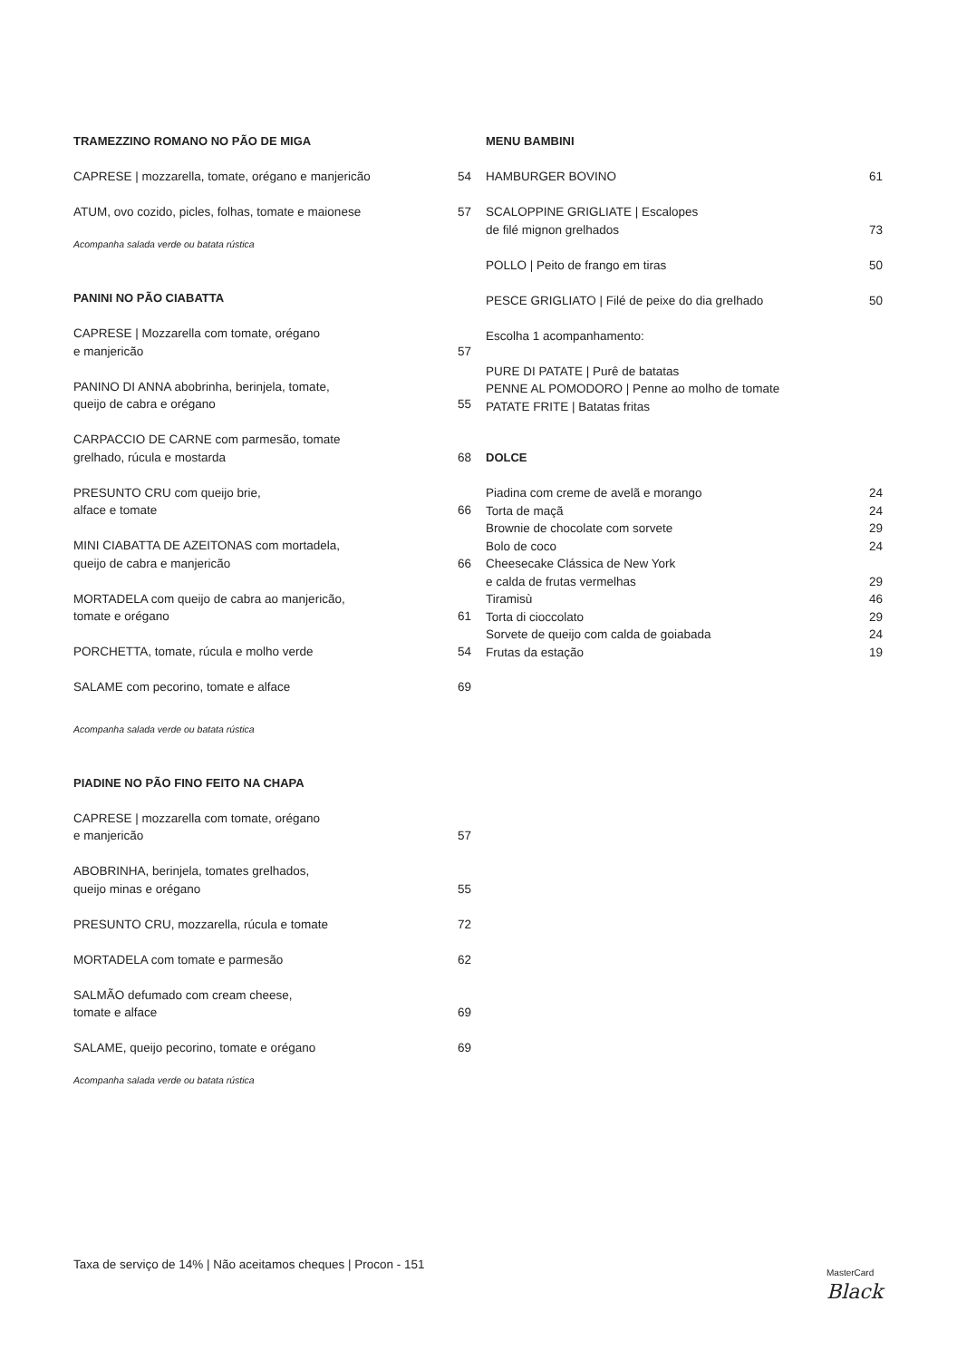TRAMEZZINO ROMANO NO PÃO DE MIGA
CAPRESE | mozzarella, tomate, orégano e manjericão 54
ATUM, ovo cozido, picles, folhas, tomate e maionese 57
Acompanha salada verde ou batata rústica
PANINI NO PÃO CIABATTA
CAPRESE | Mozzarella com tomate, orégano
e manjericão 57
PANINO DI ANNA abobrinha, berinjela, tomate,
queijo de cabra e orégano 55
CARPACCIO DE CARNE com parmesão, tomate
grelhado, rúcula e mostarda 68
PRESUNTO CRU com queijo brie,
alface e tomate 66
MINI CIABATTA DE AZEITONAS com mortadela,
queijo de cabra e manjericão 66
MORTADELA com queijo de cabra ao manjericão,
tomate e orégano 61
PORCHETTA, tomate, rúcula e molho verde 54
SALAME com pecorino, tomate e alface 69
Acompanha salada verde ou batata rústica
PIADINE NO PÃO FINO FEITO NA CHAPA
CAPRESE | mozzarella com tomate, orégano
e manjericão 57
ABOBRINHA, berinjela, tomates grelhados,
queijo minas e orégano 55
PRESUNTO CRU, mozzarella, rúcula e tomate 72
MORTADELA com tomate e parmesão 62
SALMÃO defumado com cream cheese,
tomate e alface 69
SALAME, queijo pecorino, tomate e orégano 69
Acompanha salada verde ou batata rústica
MENU BAMBINI
HAMBURGER BOVINO 61
SCALOPPINE GRIGLIATE | Escalopes
de filé mignon grelhados 73
POLLO | Peito de frango em tiras 50
PESCE GRIGLIATO | Filé de peixe do dia grelhado 50
Escolha 1 acompanhamento:
PURE DI PATATE | Purê de batatas
PENNE AL POMODORO | Penne ao molho de tomate
PATATE FRITE | Batatas fritas
DOLCE
Piadina com creme de avelã e morango 24
Torta de maçã 24
Brownie de chocolate com sorvete 29
Bolo de coco 24
Cheesecake Clássica de New York
e calda de frutas vermelhas 29
Tiramisù 46
Torta di cioccolato 29
Sorvete de queijo com calda de goiabada 24
Frutas da estação 19
Taxa de serviço de 14% | Não aceitamos cheques | Procon - 151 MasterCard
Black